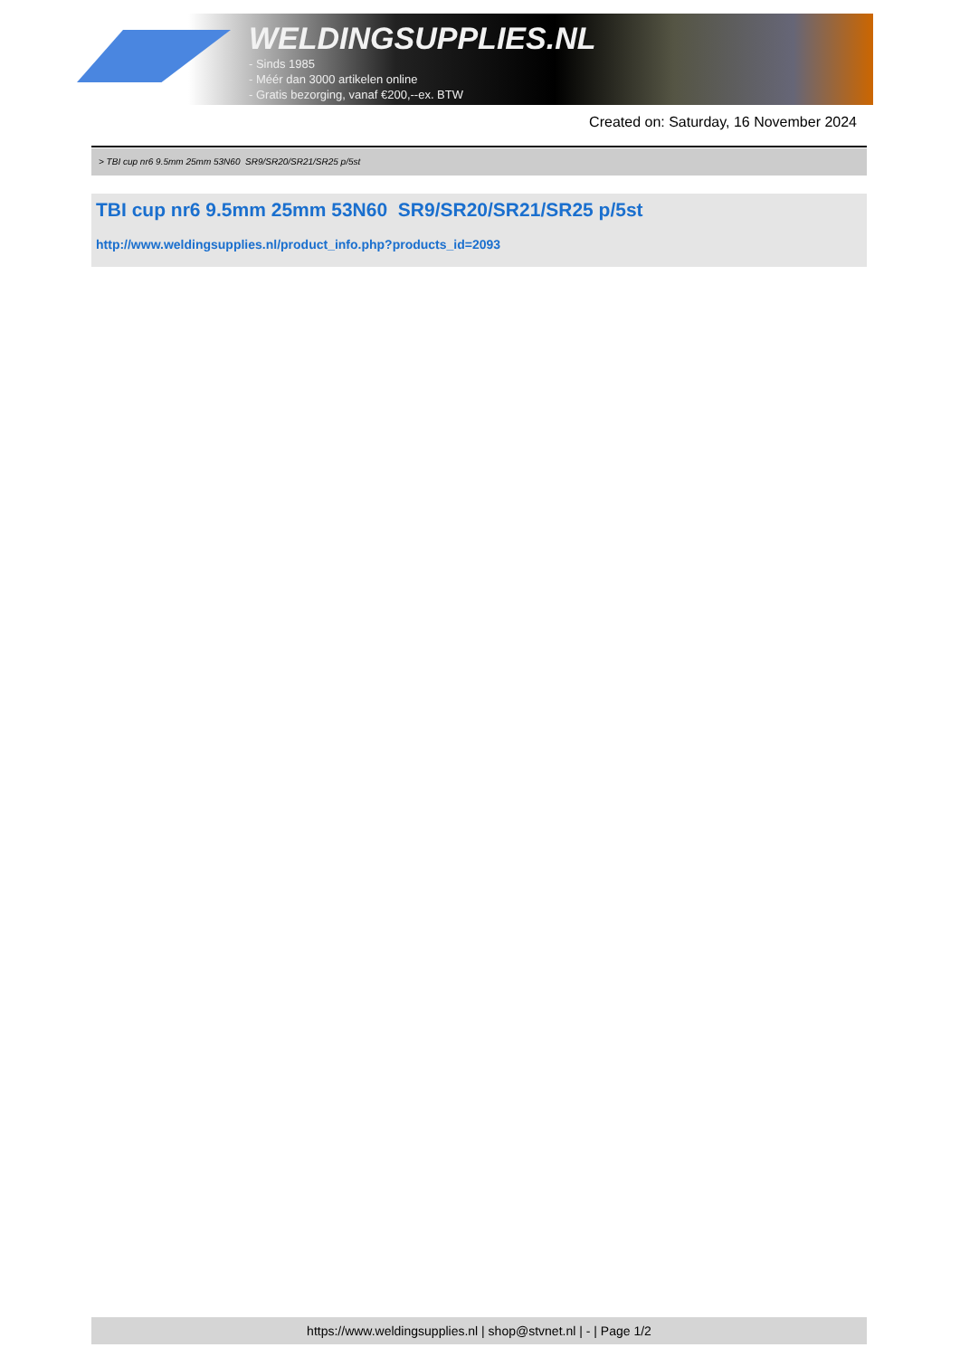WELDINGSUPPLIES.NL
- Sinds 1985
- Méér dan 3000 artikelen online
- Gratis bezorging, vanaf €200,--ex. BTW
Created on: Saturday, 16 November 2024
> TBI cup nr6 9.5mm 25mm 53N60 SR9/SR20/SR21/SR25 p/5st
TBI cup nr6 9.5mm 25mm 53N60 SR9/SR20/SR21/SR25 p/5st
http://www.weldingsupplies.nl/product_info.php?products_id=2093
https://www.weldingsupplies.nl | shop@stvnet.nl | - | Page 1/2